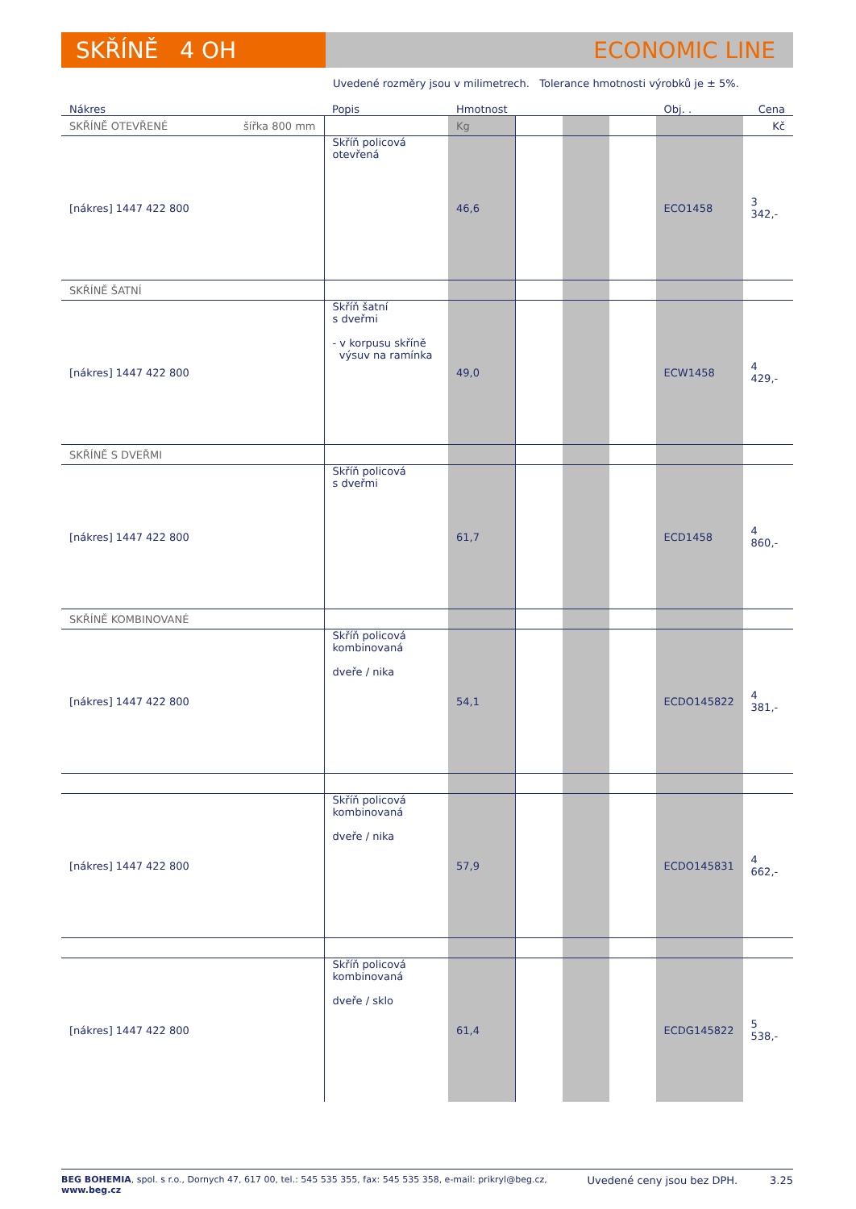SKŘÍNĚ 4 OH ECONOMIC LINE
Uvedené rozměry jsou v milimetrech. Tolerance hmotnosti výrobků je ± 5%.
| Nákres | Popis | Hmotnost | | | | Obj. . | Cena |
| --- | --- | --- | --- | --- | --- | --- | --- |
| SKŘÍNĚ OTEVŘENÉ šířka 800 mm | | Kg | | | | | Kč |
| [nákres] 1447 422 800 | Skříň policová otevřená | 46,6 | | | | ECO1458 | 3 342,- |
| SKŘÍNĚ ŠATNÍ | | | | | | | |
| [nákres] 1447 422 800 | Skříň šatní s dveřmi - v korpusu skříně výsuv na ramínka | 49,0 | | | | ECW1458 | 4 429,- |
| SKŘÍNĚ S DVEŘMI | | | | | | | |
| [nákres] 1447 422 800 | Skříň policová s dveřmi | 61,7 | | | | ECD1458 | 4 860,- |
| SKŘÍNĚ KOMBINOVANÉ | | | | | | | |
| [nákres] 1447 422 800 | Skříň policová kombinovaná dveře / nika | 54,1 | | | | ECDO145822 | 4 381,- |
| [nákres] 1447 422 800 | Skříň policová kombinovaná dveře / nika | 57,9 | | | | ECDO145831 | 4 662,- |
| [nákres] 1447 422 800 | Skříň policová kombinovaná dveře / sklo | 61,4 | | | | ECDG145822 | 5 538,- |
BEG BOHEMIA, spol. s r.o., Dornych 47, 617 00, tel.: 545 535 355, fax: 545 535 358, e-mail: prikryl@beg.cz, www.beg.cz
Uvedené ceny jsou bez DPH. 3.25